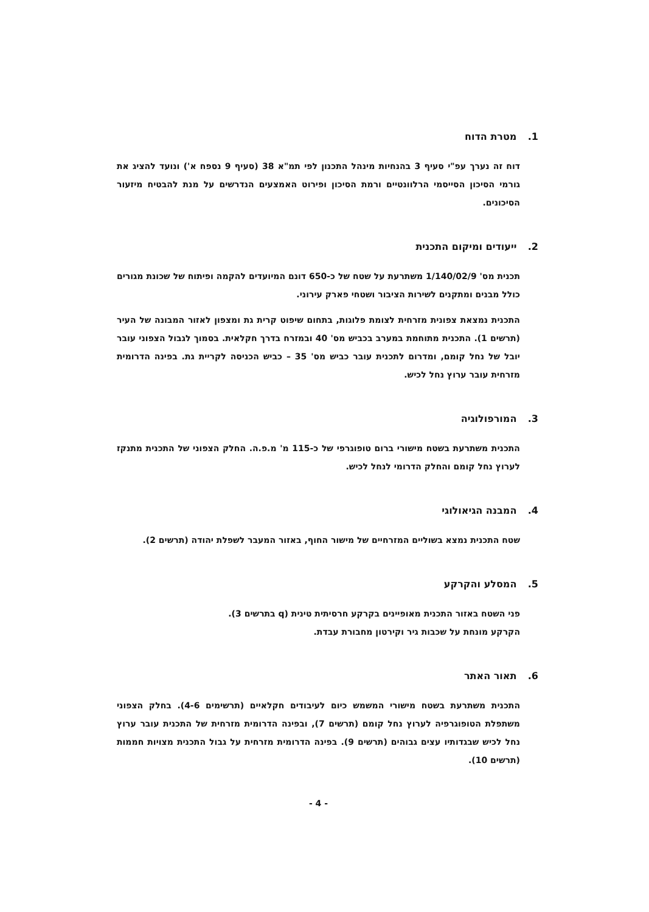1. מטרת הדוח
דוח זה נערך עפ"י סעיף 3 בהנחיות מינהל התכנון לפי תמ"א 38 (סעיף 9 נספח א') ונועד להציג את גורמי הסיכון הסייסמי הרלוונטיים ורמת הסיכון ופירוט האמצעים הנדרשים על מנת להבטיח מיזעור הסיכונים.
2. ייעודים ומיקום התכנית
תכנית מס' 1/140/02/9 משתרעת על שטח של כ-650 דונם המיועדים להקמה ופיתוח של שכונת מגורים כולל מבנים ומתקנים לשירות הציבור ושטחי פארק עירוני.
התכנית נמצאת צפונית מזרחית לצומת פלוגות, בתחום שיפוט קרית גת ומצפון לאזור המבונה של העיר (תרשים 1). התכנית מתוחמת במערב בכביש מס' 40 ובמזרח בדרך חקלאית. בסמוך לגבול הצפוני עובר יובל של נחל קומם, ומדרום לתכנית עובר כביש מס' 35 – כביש הכניסה לקריית גת. בפינה הדרומית מזרחית עובר ערוץ נחל לכיש.
3. המורפולוגיה
התכנית משתרעת בשטח מישורי ברום טופוגרפי של כ-115 מ' מ.פ.ה. החלק הצפוני של התכנית מתנקז לערוץ נחל קומם והחלק הדרומי לנחל לכיש.
4. המבנה הגיאולוגי
שטח התכנית נמצא בשוליים המזרחיים של מישור החוף, באזור המעבר לשפלת יהודה (תרשים 2).
5. המסלע והקרקע
פני השטח באזור התכנית מאופיינים בקרקע חרסיתית טינית (q בתרשים 3).
הקרקע מונחת על שכבות גיר וקירטון מחבורת עבדת.
6. תאור האתר
התכנית משתרעת בשטח מישורי המשמש כיום לעיבודים חקלאיים (תרשימים 4-6). בחלק הצפוני משתפלת הטופוגרפיה לערוץ נחל קומם (תרשים 7), ובפינה הדרומית מזרחית של התכנית עובר ערוץ נחל לכיש שבגדותיו עצים גבוהים (תרשים 9). בפינה הדרומית מזרחית על גבול התכנית מצויות חממות (תרשים 10).
- 4 -